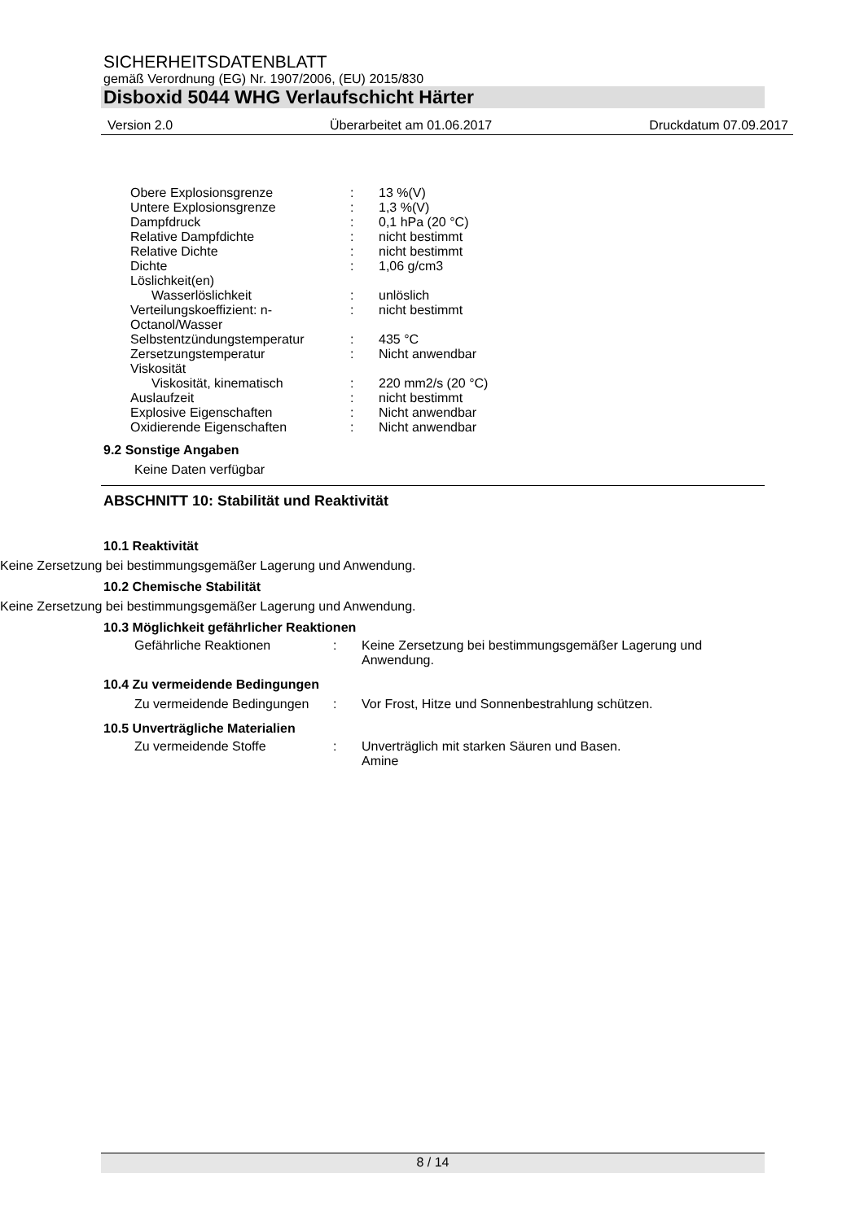SICHERHEITSDATENBLATT
gemäß Verordnung (EG) Nr. 1907/2006, (EU) 2015/830
Disboxid 5044 WHG Verlaufschicht Härter
Version 2.0 Überarbeitet am 01.06.2017 Druckdatum 07.09.2017
| Obere Explosionsgrenze | : | 13 %(V) |
| Untere Explosionsgrenze | : | 1,3 %(V) |
| Dampfdruck | : | 0,1 hPa (20 °C) |
| Relative Dampfdichte | : | nicht bestimmt |
| Relative Dichte | : | nicht bestimmt |
| Dichte | : | 1,06 g/cm3 |
| Löslichkeit(en) | | |
| Wasserlöslichkeit | : | unlöslich |
| Verteilungskoeffizient: n-Octanol/Wasser | : | nicht bestimmt |
| Selbstentzündungstemperatur | : | 435 °C |
| Zersetzungstemperatur | : | Nicht anwendbar |
| Viskosität | | |
| Viskosität, kinematisch | : | 220 mm2/s (20 °C) |
| Auslaufzeit | : | nicht bestimmt |
| Explosive Eigenschaften | : | Nicht anwendbar |
| Oxidierende Eigenschaften | : | Nicht anwendbar |
9.2 Sonstige Angaben
Keine Daten verfügbar
ABSCHNITT 10: Stabilität und Reaktivität
10.1 Reaktivität
Keine Zersetzung bei bestimmungsgemäßer Lagerung und Anwendung.
10.2 Chemische Stabilität
Keine Zersetzung bei bestimmungsgemäßer Lagerung und Anwendung.
10.3 Möglichkeit gefährlicher Reaktionen
| Gefährliche Reaktionen | : | Keine Zersetzung bei bestimmungsgemäßer Lagerung und Anwendung. |
10.4 Zu vermeidende Bedingungen
| Zu vermeidende Bedingungen | : | Vor Frost, Hitze und Sonnenbestrahlung schützen. |
10.5 Unverträgliche Materialien
| Zu vermeidende Stoffe | : | Unverträglich mit starken Säuren und Basen. Amine |
8 / 14